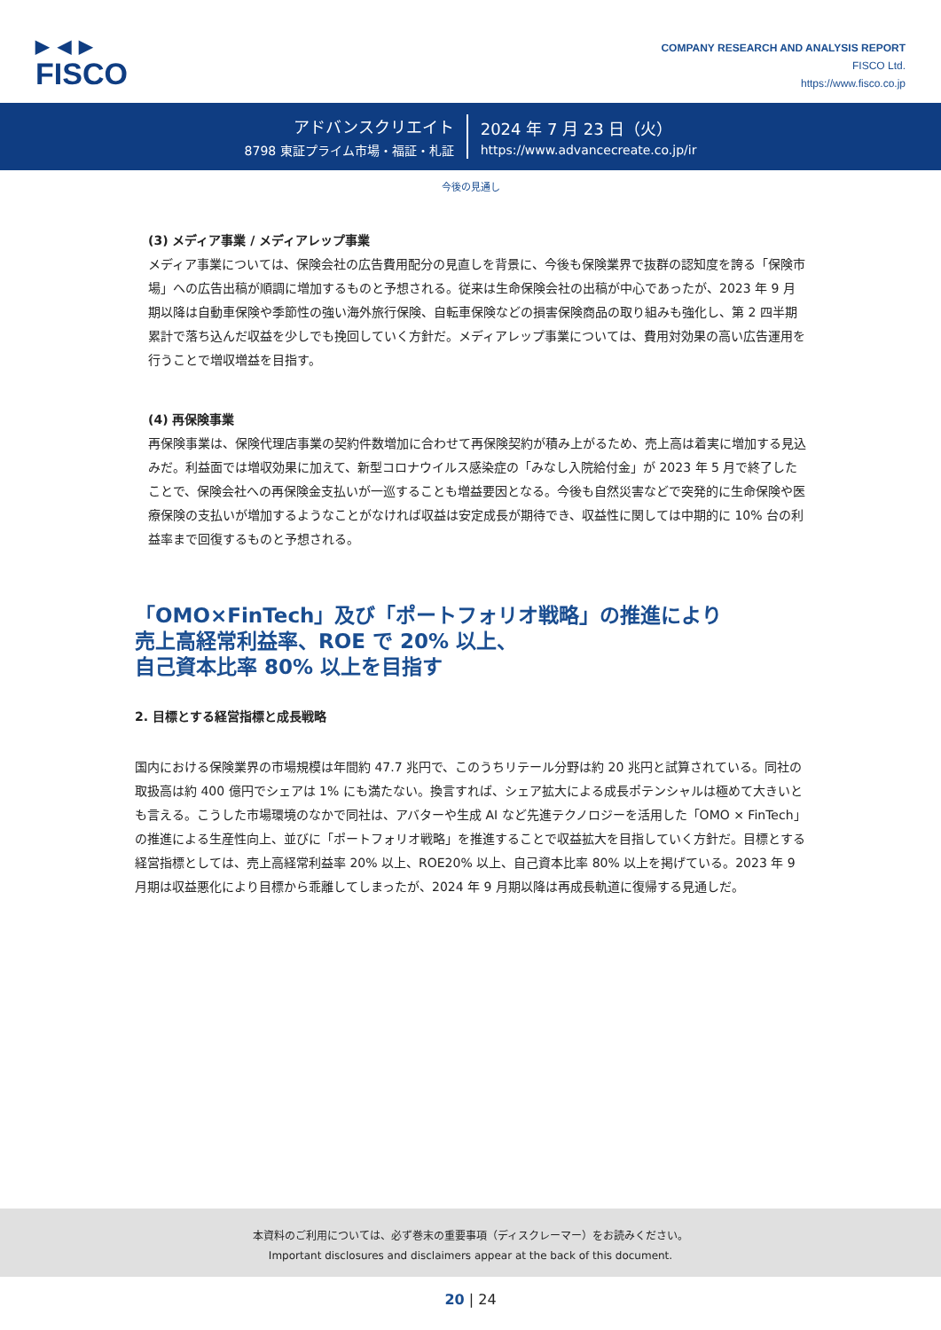▶ ◀ ▶
FISCO
COMPANY RESEARCH AND ANALYSIS REPORT
FISCO Ltd.
https://www.fisco.co.jp
アドバンスクリエイト
8798 東証プライム市場・福証・札証
2024 年 7 月 23 日（火）
https://www.advancecreate.co.jp/ir
今後の見通し
(3) メディア事業 / メディアレップ事業
メディア事業については、保険会社の広告費用配分の見直しを背景に、今後も保険業界で抜群の認知度を誇る「保険市場」への広告出稿が順調に増加するものと予想される。従来は生命保険会社の出稿が中心であったが、2023 年 9 月期以降は自動車保険や季節性の強い海外旅行保険、自転車保険などの損害保険商品の取り組みも強化し、第 2 四半期累計で落ち込んだ収益を少しでも挽回していく方針だ。メディアレップ事業については、費用対効果の高い広告運用を行うことで増収増益を目指す。
(4) 再保険事業
再保険事業は、保険代理店事業の契約件数増加に合わせて再保険契約が積み上がるため、売上高は着実に増加する見込みだ。利益面では増収効果に加えて、新型コロナウイルス感染症の「みなし入院給付金」が 2023 年 5 月で終了したことで、保険会社への再保険金支払いが一巡することも増益要因となる。今後も自然災害などで突発的に生命保険や医療保険の支払いが増加するようなことがなければ収益は安定成長が期待でき、収益性に関しては中期的に 10% 台の利益率まで回復するものと予想される。
「OMO×FinTech」及び「ポートフォリオ戦略」の推進により
売上高経常利益率、ROE で 20% 以上、
自己資本比率 80% 以上を目指す
2. 目標とする経営指標と成長戦略
国内における保険業界の市場規模は年間約 47.7 兆円で、このうちリテール分野は約 20 兆円と試算されている。同社の取扱高は約 400 億円でシェアは 1% にも満たない。換言すれば、シェア拡大による成長ポテンシャルは極めて大きいとも言える。こうした市場環境のなかで同社は、アバターや生成 AI など先進テクノロジーを活用した「OMO × FinTech」の推進による生産性向上、並びに「ポートフォリオ戦略」を推進することで収益拡大を目指していく方針だ。目標とする経営指標としては、売上高経常利益率 20% 以上、ROE20% 以上、自己資本比率 80% 以上を掲げている。2023 年 9 月期は収益悪化により目標から乖離してしまったが、2024 年 9 月期以降は再成長軌道に復帰する見通しだ。
本資料のご利用については、必ず巻末の重要事項（ディスクレーマー）をお読みください。
Important disclosures and disclaimers appear at the back of this document.
20 | 24